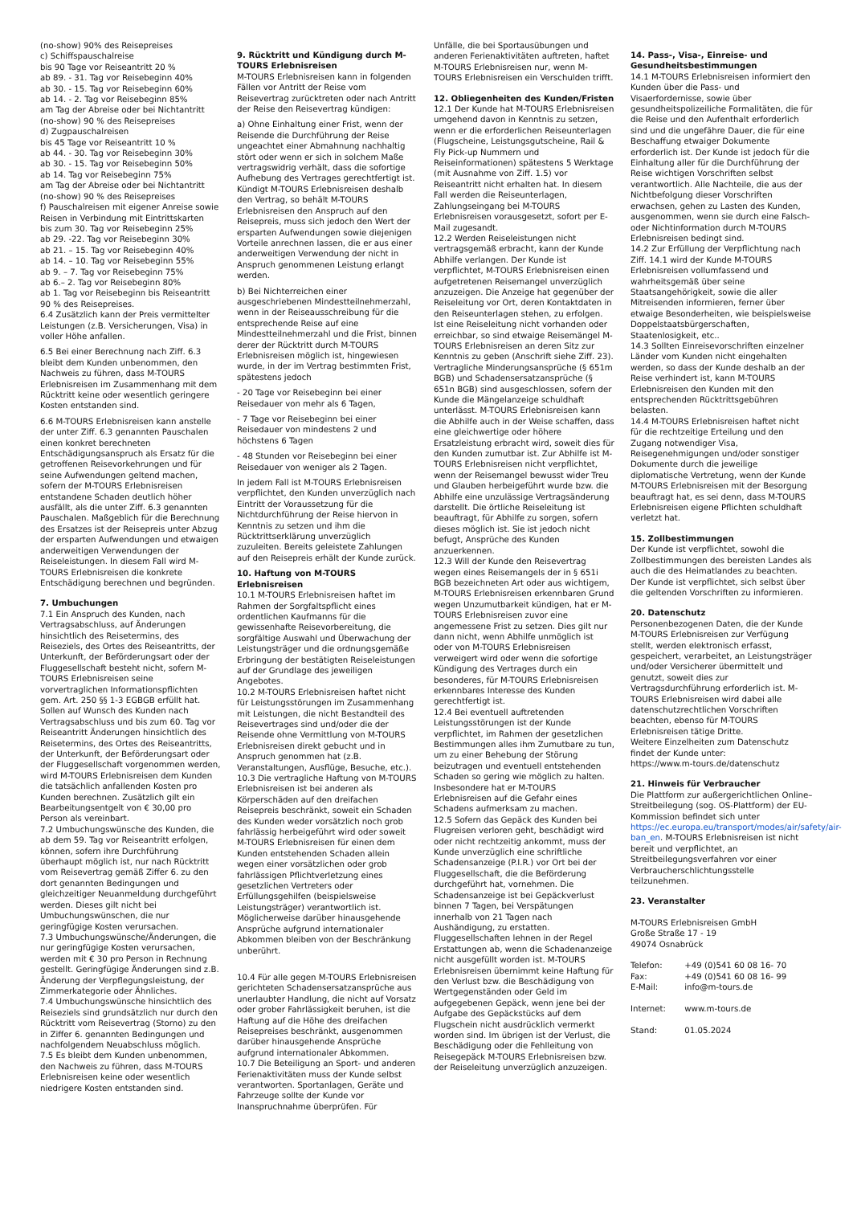(no-show) 90% des Reisepreises
c) Schiffspauschalreise
bis 90 Tage vor Reiseantritt 20 %
ab 89. - 31. Tag vor Reisebeginn 40%
ab 30. - 15. Tag vor Reisebeginn 60%
ab 14. - 2. Tag vor Reisebeginn 85%
am Tag der Abreise oder bei Nichtantritt (no-show) 90 % des Reisepreises
d) Zugpauschalreisen
bis 45 Tage vor Reiseantritt 10 %
ab 44. - 30. Tag vor Reisebeginn 30%
ab 30. - 15. Tag vor Reisebeginn 50%
ab 14. Tag vor Reisebeginn 75%
am Tag der Abreise oder bei Nichtantritt (no-show) 90 % des Reisepreises
f) Pauschalreisen mit eigener Anreise sowie Reisen in Verbindung mit Eintrittskarten
bis zum 30. Tag vor Reisebeginn 25%
ab 29. -22. Tag vor Reisebeginn 30%
ab 21. – 15. Tag vor Reisebeginn 40%
ab 14. – 10. Tag vor Reisebeginn 55%
ab 9. – 7. Tag vor Reisebeginn 75%
ab 6.– 2. Tag vor Reisebeginn 80%
ab 1. Tag vor Reisebeginn bis Reiseantritt 90 % des Reisepreises.
6.4 Zusätzlich kann der Preis vermittelter Leistungen (z.B. Versicherungen, Visa) in voller Höhe anfallen.
6.5 Bei einer Berechnung nach Ziff. 6.3 bleibt dem Kunden unbenommen, den Nachweis zu führen, dass M-TOURS Erlebnisreisen im Zusammenhang mit dem Rücktritt keine oder wesentlich geringere Kosten entstanden sind.
6.6 M-TOURS Erlebnisreisen kann anstelle der unter Ziff. 6.3 genannten Pauschalen einen konkret berechneten Entschädigungsanspruch als Ersatz für die getroffenen Reisevorkehrungen und für seine Aufwendungen geltend machen, sofern der M-TOURS Erlebnisreisen entstandene Schaden deutlich höher ausfällt, als die unter Ziff. 6.3 genannten Pauschalen. Maßgeblich für die Berechnung des Ersatzes ist der Reisepreis unter Abzug der ersparten Aufwendungen und etwaigen anderweitigen Verwendungen der Reiseleistungen. In diesem Fall wird M-TOURS Erlebnisreisen die konkrete Entschädigung berechnen und begründen.
7. Umbuchungen
7.1 Ein Anspruch des Kunden, nach Vertragsabschluss, auf Änderungen hinsichtlich des Reisetermins, des Reiseziels, des Ortes des Reiseantritts, der Unterkunft, der Beförderungsart oder der Fluggesellschaft besteht nicht, sofern M-TOURS Erlebnisreisen seine vorvertraglichen Informationspflichten gem. Art. 250 §§ 1-3 EGBGB erfüllt hat. Sollen auf Wunsch des Kunden nach Vertragsabschluss und bis zum 60. Tag vor Reiseantritt Änderungen hinsichtlich des Reisetermins, des Ortes des Reiseantritts, der Unterkunft, der Beförderungsart oder der Fluggesellschaft vorgenommen werden, wird M-TOURS Erlebnisreisen dem Kunden die tatsächlich anfallenden Kosten pro Kunden berechnen. Zusätzlich gilt ein Bearbeitungsentgelt von € 30,00 pro Person als vereinbart.
7.2 Umbuchungswünsche des Kunden, die ab dem 59. Tag vor Reiseantritt erfolgen, können, sofern ihre Durchführung überhaupt möglich ist, nur nach Rücktritt vom Reisevertrag gemäß Ziffer 6. zu den dort genannten Bedingungen und gleichzeitiger Neuanmeldung durchgeführt werden. Dieses gilt nicht bei Umbuchungswünschen, die nur geringfügige Kosten verursachen.
7.3 Umbuchungswünsche/Änderungen, die nur geringfügige Kosten verursachen, werden mit € 30 pro Person in Rechnung gestellt. Geringfügige Änderungen sind z.B. Änderung der Verpflegungsleistung, der Zimmerkategorie oder Ähnliches.
7.4 Umbuchungswünsche hinsichtlich des Reiseziels sind grundsätzlich nur durch den Rücktritt vom Reisevertrag (Storno) zu den in Ziffer 6. genannten Bedingungen und nachfolgendem Neuabschluss möglich.
7.5 Es bleibt dem Kunden unbenommen, den Nachweis zu führen, dass M-TOURS Erlebnisreisen keine oder wesentlich niedrigere Kosten entstanden sind.
9. Rücktritt und Kündigung durch M-TOURS Erlebnisreisen
M-TOURS Erlebnisreisen kann in folgenden Fällen vor Antritt der Reise vom Reisevertrag zurücktreten oder nach Antritt der Reise den Reisevertrag kündigen:
a) Ohne Einhaltung einer Frist, wenn der Reisende die Durchführung der Reise ungeachtet einer Abmahnung nachhaltig stört oder wenn er sich in solchem Maße vertragswidrig verhält, dass die sofortige Aufhebung des Vertrages gerechtfertigt ist. Kündigt M-TOURS Erlebnisreisen deshalb den Vertrag, so behält M-TOURS Erlebnisreisen den Anspruch auf den Reisepreis, muss sich jedoch den Wert der ersparten Aufwendungen sowie diejenigen Vorteile anrechnen lassen, die er aus einer anderweitigen Verwendung der nicht in Anspruch genommenen Leistung erlangt werden.
b) Bei Nichterreichen einer ausgeschriebenen Mindestteilnehmerzahl, wenn in der Reiseausschreibung für die entsprechende Reise auf eine Mindestteilnehmerzahl und die Frist, binnen derer der Rücktritt durch M-TOURS Erlebnisreisen möglich ist, hingewiesen wurde, in der im Vertrag bestimmten Frist, spätestens jedoch
- 20 Tage vor Reisebeginn bei einer Reisedauer von mehr als 6 Tagen,
- 7 Tage vor Reisebeginn bei einer Reisedauer von mindestens 2 und höchstens 6 Tagen
- 48 Stunden vor Reisebeginn bei einer Reisedauer von weniger als 2 Tagen.
In jedem Fall ist M-TOURS Erlebnisreisen verpflichtet, den Kunden unverzüglich nach Eintritt der Voraussetzung für die Nichtdurchführung der Reise hiervon in Kenntnis zu setzen und ihm die Rücktrittserklärung unverzüglich zuzuleiten. Bereits geleistete Zahlungen auf den Reisepreis erhält der Kunde zurück.
10. Haftung von M-TOURS Erlebnisreisen
10.1 M-TOURS Erlebnisreisen haftet im Rahmen der Sorgfaltspflicht eines ordentlichen Kaufmanns für die gewissenhafte Reisevorbereitung, die sorgfältige Auswahl und Überwachung der Leistungsträger und die ordnungsgemäße Erbringung der bestätigten Reiseleistungen auf der Grundlage des jeweiligen Angebotes.
10.2 M-TOURS Erlebnisreisen haftet nicht für Leistungsstörungen im Zusammenhang mit Leistungen, die nicht Bestandteil des Reisevertrages sind und/oder die der Reisende ohne Vermittlung von M-TOURS Erlebnisreisen direkt gebucht und in Anspruch genommen hat (z.B. Veranstaltungen, Ausflüge, Besuche, etc.).
10.3 Die vertragliche Haftung von M-TOURS Erlebnisreisen ist bei anderen als Körperschäden auf den dreifachen Reisepreis beschränkt, soweit ein Schaden des Kunden weder vorsätzlich noch grob fahrlässig herbeigeführt wird oder soweit M-TOURS Erlebnisreisen für einen dem Kunden entstehenden Schaden allein wegen einer vorsätzlichen oder grob fahrlässigen Pflichtverletzung eines gesetzlichen Vertreters oder Erfüllungsgehilfen (beispielsweise Leistungsträger) verantwortlich ist. Möglicherweise darüber hinausgehende Ansprüche aufgrund internationaler Abkommen bleiben von der Beschränkung unberührt.
10.4 Für alle gegen M-TOURS Erlebnisreisen gerichteten Schadensersatzansprüche aus unerlaubter Handlung, die nicht auf Vorsatz oder grober Fahrlässigkeit beruhen, ist die Haftung auf die Höhe des dreifachen Reisepreises beschränkt, ausgenommen darüber hinausgehende Ansprüche aufgrund internationaler Abkommen.
10.7 Die Beteiligung an Sport- und anderen Ferienaktivitäten muss der Kunde selbst verantworten. Sportanlagen, Geräte und Fahrzeuge sollte der Kunde vor Inanspruchnahme überprüfen. Für
Unfälle, die bei Sportausübungen und anderen Ferienaktivitäten auftreten, haftet M-TOURS Erlebnisreisen nur, wenn M-TOURS Erlebnisreisen ein Verschulden trifft.
12. Obliegenheiten des Kunden/Fristen
12.1 Der Kunde hat M-TOURS Erlebnisreisen umgehend davon in Kenntnis zu setzen, wenn er die erforderlichen Reiseunterlagen (Flugscheine, Leistungsgutscheine, Rail & Fly Pick-up Nummern und Reiseinformationen) spätestens 5 Werktage (mit Ausnahme von Ziff. 1.5) vor Reiseantritt nicht erhalten hat. In diesem Fall werden die Reiseunterlagen, Zahlungseingang bei M-TOURS Erlebnisreisen vorausgesetzt, sofort per E-Mail zugesandt.
12.2 Werden Reiseleistungen nicht vertragsgemäß erbracht, kann der Kunde Abhilfe verlangen. Der Kunde ist verpflichtet, M-TOURS Erlebnisreisen einen aufgetretenen Reisemangel unverzüglich anzuzeigen. Die Anzeige hat gegenüber der Reiseleitung vor Ort, deren Kontaktdaten in den Reiseunterlagen stehen, zu erfolgen. Ist eine Reiseleitung nicht vorhanden oder erreichbar, so sind etwaige Reisemängel M-TOURS Erlebnisreisen an deren Sitz zur Kenntnis zu geben (Anschrift siehe Ziff. 23).
Vertragliche Minderungsansprüche (§ 651m BGB) und Schadensersatzansprüche (§ 651n BGB) sind ausgeschlossen, sofern der Kunde die Mängelanzeige schuldhaft unterlässt. M-TOURS Erlebnisreisen kann die Abhilfe auch in der Weise schaffen, dass eine gleichwertige oder höhere Ersatzleistung erbracht wird, soweit dies für den Kunden zumutbar ist. Zur Abhilfe ist M-TOURS Erlebnisreisen nicht verpflichtet, wenn der Reisemangel bewusst wider Treu und Glauben herbeigeführt wurde bzw. die Abhilfe eine unzulässige Vertragsänderung darstellt. Die örtliche Reiseleitung ist beauftragt, für Abhilfe zu sorgen, sofern dieses möglich ist. Sie ist jedoch nicht befugt, Ansprüche des Kunden anzuerkennen.
12.3 Will der Kunde den Reisevertrag wegen eines Reisemangels der in § 651i BGB bezeichneten Art oder aus wichtigem, M-TOURS Erlebnisreisen erkennbaren Grund wegen Unzumutbarkeit kündigen, hat er M-TOURS Erlebnisreisen zuvor eine angemessene Frist zu setzen. Dies gilt nur dann nicht, wenn Abhilfe unmöglich ist oder von M-TOURS Erlebnisreisen verweigert wird oder wenn die sofortige Kündigung des Vertrages durch ein besonderes, für M-TOURS Erlebnisreisen erkennbares Interesse des Kunden gerechtfertigt ist.
12.4 Bei eventuell auftretenden Leistungsstörungen ist der Kunde verpflichtet, im Rahmen der gesetzlichen Bestimmungen alles ihm Zumutbare zu tun, um zu einer Behebung der Störung beizutragen und eventuell entstehenden Schaden so gering wie möglich zu halten. Insbesondere hat er M-TOURS Erlebnisreisen auf die Gefahr eines Schadens aufmerksam zu machen.
12.5 Sofern das Gepäck des Kunden bei Flugreisen verloren geht, beschädigt wird oder nicht rechtzeitig ankommt, muss der Kunde unverzüglich eine schriftliche Schadensanzeige (P.I.R.) vor Ort bei der Fluggesellschaft, die die Beförderung durchgeführt hat, vornehmen. Die Schadensanzeige ist bei Gepäckverlust binnen 7 Tagen, bei Verspätungen innerhalb von 21 Tagen nach Aushändigung, zu erstatten. Fluggesellschaften lehnen in der Regel Erstattungen ab, wenn die Schadenanzeige nicht ausgefüllt worden ist. M-TOURS Erlebnisreisen übernimmt keine Haftung für den Verlust bzw. die Beschädigung von Wertgegenständen oder Geld im aufgegebenen Gepäck, wenn jene bei der Aufgabe des Gepäckstücks auf dem Flugschein nicht ausdrücklich vermerkt worden sind. Im übrigen ist der Verlust, die Beschädigung oder die Fehlleitung von Reisegepäck M-TOURS Erlebnisreisen bzw. der Reiseleitung unverzüglich anzuzeigen.
14. Pass-, Visa-, Einreise- und Gesundheitsbestimmungen
14.1 M-TOURS Erlebnisreisen informiert den Kunden über die Pass- und Visaerfordernisse, sowie über gesundheitspolizeiliche Formalitäten, die für die Reise und den Aufenthalt erforderlich sind und die ungefähre Dauer, die für eine Beschaffung etwaiger Dokumente erforderlich ist. Der Kunde ist jedoch für die Einhaltung aller für die Durchführung der Reise wichtigen Vorschriften selbst verantwortlich. Alle Nachteile, die aus der Nichtbefolgung dieser Vorschriften erwachsen, gehen zu Lasten des Kunden, ausgenommen, wenn sie durch eine Falsch- oder Nichtinformation durch M-TOURS Erlebnisreisen bedingt sind.
14.2 Zur Erfüllung der Verpflichtung nach Ziff. 14.1 wird der Kunde M-TOURS Erlebnisreisen vollumfassend und wahrheitsgemäß über seine Staatsangehörigkeit, sowie die aller Mitreisenden informieren, ferner über etwaige Besonderheiten, wie beispielsweise Doppelstaatsbürgerschaften, Staatenlosigkeit, etc..
14.3 Sollten Einreisevorschriften einzelner Länder vom Kunden nicht eingehalten werden, so dass der Kunde deshalb an der Reise verhindert ist, kann M-TOURS Erlebnisreisen den Kunden mit den entsprechenden Rücktrittsgebühren belasten.
14.4 M-TOURS Erlebnisreisen haftet nicht für die rechtzeitige Erteilung und den Zugang notwendiger Visa, Reisegenehmigungen und/oder sonstiger Dokumente durch die jeweilige diplomatische Vertretung, wenn der Kunde M-TOURS Erlebnisreisen mit der Besorgung beauftragt hat, es sei denn, dass M-TOURS Erlebnisreisen eigene Pflichten schuldhaft verletzt hat.
15. Zollbestimmungen
Der Kunde ist verpflichtet, sowohl die Zollbestimmungen des bereisten Landes als auch die des Heimatlandes zu beachten. Der Kunde ist verpflichtet, sich selbst über die geltenden Vorschriften zu informieren.
20. Datenschutz
Personenbezogenen Daten, die der Kunde M-TOURS Erlebnisreisen zur Verfügung stellt, werden elektronisch erfasst, gespeichert, verarbeitet, an Leistungsträger und/oder Versicherer übermittelt und genutzt, soweit dies zur Vertragsdurchführung erforderlich ist. M-TOURS Erlebnisreisen wird dabei alle datenschutzrechtlichen Vorschriften beachten, ebenso für M-TOURS Erlebnisreisen tätige Dritte.
Weitere Einzelheiten zum Datenschutz findet der Kunde unter:
https://www.m-tours.de/datenschutz
21. Hinweis für Verbraucher
Die Plattform zur außergerichtlichen Online–Streitbeilegung (sog. OS-Plattform) der EU-Kommission befindet sich unter https://ec.europa.eu/transport/modes/air/safety/air-ban_en. M-TOURS Erlebnisreisen ist nicht bereit und verpflichtet, an Streitbeilegungsverfahren vor einer Verbraucherschlichtungsstelle teilzunehmen.
23. Veranstalter
M-TOURS Erlebnisreisen GmbH
Große Straße 17 - 19
49074 Osnabrück
Telefon: +49 (0)541 60 08 16- 70
Fax: +49 (0)541 60 08 16- 99
E-Mail: info@m-tours.de
Internet: www.m-tours.de
Stand: 01.05.2024